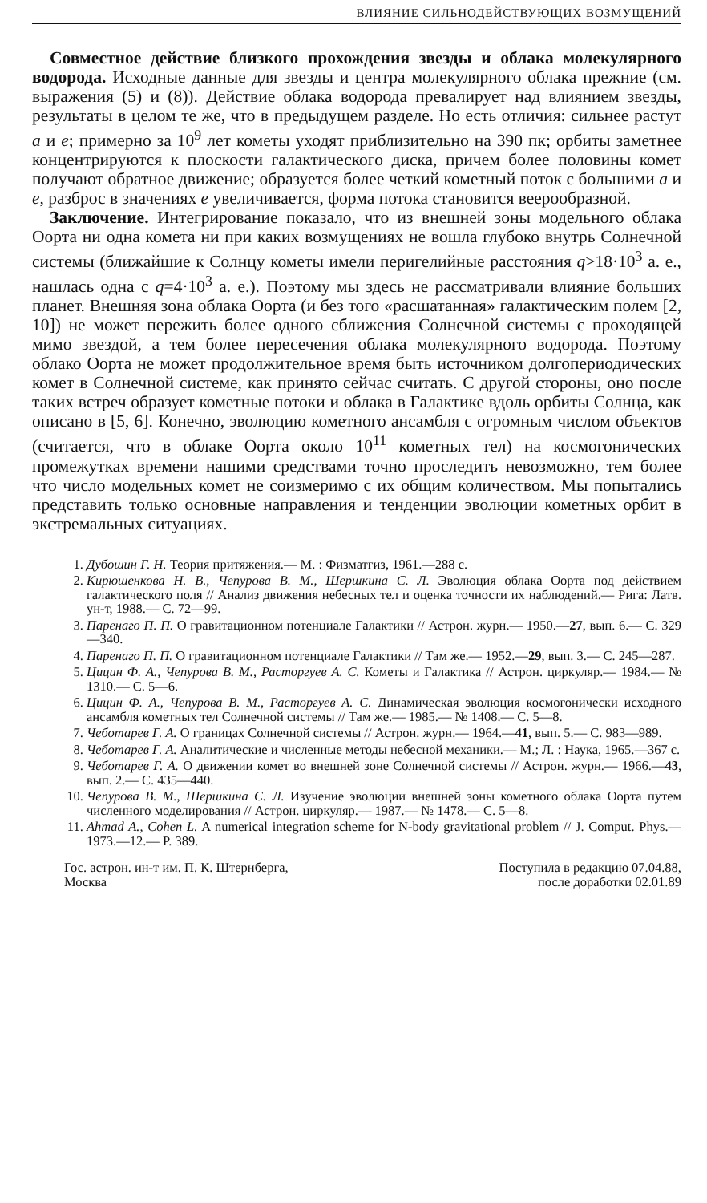ВЛИЯНИЕ СИЛЬНОДЕЙСТВУЮЩИХ ВОЗМУЩЕНИЙ
Совместное действие близкого прохождения звезды и облака молекулярного водорода. Исходные данные для звезды и центра молекулярного облака прежние (см. выражения (5) и (8)). Действие облака водорода превалирует над влиянием звезды, результаты в целом те же, что в предыдущем разделе. Но есть отличия: сильнее растут a и e; примерно за 10<sup>9</sup> лет кометы уходят приблизительно на 390 пк; орбиты заметнее концентрируются к плоскости галактического диска, причем более половины комет получают обратное движение; образуется более четкий кометный поток с большими a и e, разброс в значениях e увеличивается, форма потока становится веерообразной.
Заключение. Интегрирование показало, что из внешней зоны модельного облака Оорта ни одна комета ни при каких возмущениях не вошла глубоко внутрь Солнечной системы (ближайшие к Солнцу кометы имели перигелийные расстояния q>18·10<sup>3</sup> а. е., нашлась одна с q=4·10<sup>3</sup> а. е.). Поэтому мы здесь не рассматривали влияние больших планет. Внешняя зона облака Оорта (и без того «расшатанная» галактическим полем [2, 10]) не может пережить более одного сближения Солнечной системы с проходящей мимо звездой, а тем более пересечения облака молекулярного водорода. Поэтому облако Оорта не может продолжительное время быть источником долгопериодических комет в Солнечной системе, как принято сейчас считать. С другой стороны, оно после таких встреч образует кометные потоки и облака в Галактике вдоль орбиты Солнца, как описано в [5, 6]. Конечно, эволюцию кометного ансамбля с огромным числом объектов (считается, что в облаке Оорта около 10<sup>11</sup> кометных тел) на космогонических промежутках времени нашими средствами точно проследить невозможно, тем более что число модельных комет не соизмеримо с их общим количеством. Мы попытались представить только основные направления и тенденции эволюции кометных орбит в экстремальных ситуациях.
1. Дубошин Г. Н. Теория притяжения.— М. : Физматгиз, 1961.—288 с.
2. Кирюшенкова Н. В., Чепурова В. М., Шершкина С. Л. Эволюция облака Оорта под действием галактического поля // Анализ движения небесных тел и оценка точности их наблюдений.— Рига: Латв. ун-т, 1988.— С. 72—99.
3. Паренаго П. П. О гравитационном потенциале Галактики // Астрон. журн.— 1950.—27, вып. 6.— С. 329—340.
4. Паренаго П. П. О гравитационном потенциале Галактики // Там же.— 1952.—29, вып. 3.— С. 245—287.
5. Цицин Ф. А., Чепурова В. М., Расторгуев А. С. Кометы и Галактика // Астрон. циркуляр.— 1984.— № 1310.— С. 5—6.
6. Цицин Ф. А., Чепурова В. М., Расторгуев А. С. Динамическая эволюция космогонически исходного ансамбля кометных тел Солнечной системы // Там же.— 1985.— № 1408.— С. 5—8.
7. Чеботарев Г. А. О границах Солнечной системы // Астрон. журн.— 1964.—41, вып. 5.— С. 983—989.
8. Чеботарев Г. А. Аналитические и численные методы небесной механики.— М.; Л. : Наука, 1965.—367 с.
9. Чеботарев Г. А. О движении комет во внешней зоне Солнечной системы // Астрон. журн.— 1966.—43, вып. 2.— С. 435—440.
10. Чепурова В. М., Шершкина С. Л. Изучение эволюции внешней зоны кометного облака Оорта путем численного моделирования // Астрон. циркуляр.— 1987.— № 1478.— С. 5—8.
11. Ahmad A., Cohen L. A numerical integration scheme for N-body gravitational problem // J. Comput. Phys.— 1973.—12.— P. 389.
Гос. астрон. ин-т им. П. К. Штернберга,
Москва
Поступила в редакцию 07.04.88,
после доработки 02.01.89